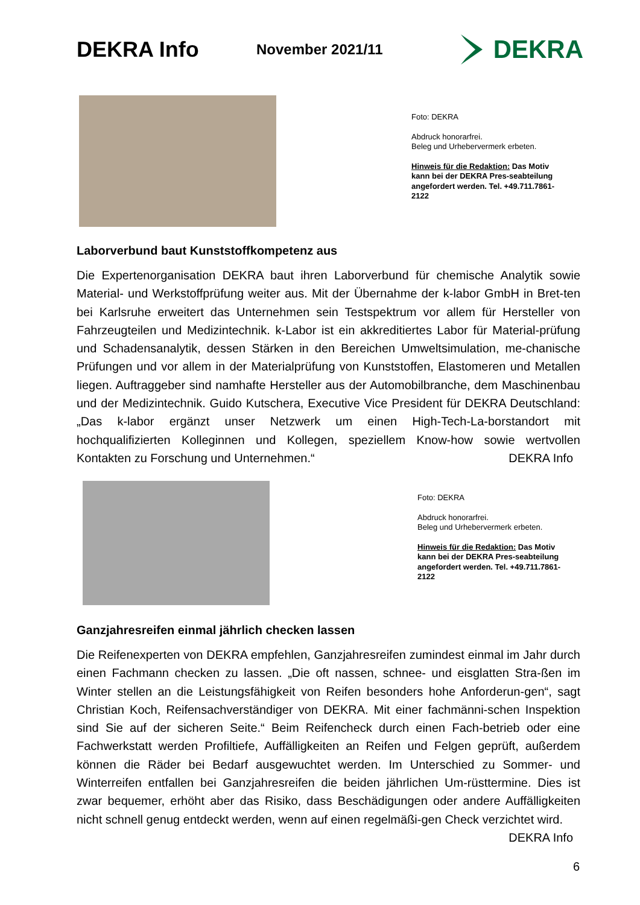DEKRA Info
November 2021/11
DEKRA
Foto: DEKRA
Abdruck honorarfrei.
Beleg und Urhebervermerk erbeten.
Hinweis für die Redaktion: Das Motiv kann bei der DEKRA Pres-seabteilung angefordert werden. Tel. +49.711.7861-2122
Laborverbund baut Kunststoffkompetenz aus
Die Expertenorganisation DEKRA baut ihren Laborverbund für chemische Analytik sowie Material- und Werkstoffprüfung weiter aus. Mit der Übernahme der k-labor GmbH in Bret-ten bei Karlsruhe erweitert das Unternehmen sein Testspektrum vor allem für Hersteller von Fahrzeugteilen und Medizintechnik. k-Labor ist ein akkreditiertes Labor für Material-prüfung und Schadensanalytik, dessen Stärken in den Bereichen Umweltsimulation, me-chanische Prüfungen und vor allem in der Materialprüfung von Kunststoffen, Elastomeren und Metallen liegen. Auftraggeber sind namhafte Hersteller aus der Automobilbranche, dem Maschinenbau und der Medizintechnik. Guido Kutschera, Executive Vice President für DEKRA Deutschland: „Das k-labor ergänzt unser Netzwerk um einen High-Tech-La-borstandort mit hochqualifizierten Kolleginnen und Kollegen, speziellem Know-how sowie wertvollen Kontakten zu Forschung und Unternehmen.“ DEKRA Info
Foto: DEKRA
Abdruck honorarfrei.
Beleg und Urhebervermerk erbeten.
Hinweis für die Redaktion: Das Motiv kann bei der DEKRA Pres-seabteilung angefordert werden. Tel. +49.711.7861-2122
Ganzjahresreifen einmal jährlich checken lassen
Die Reifenexperten von DEKRA empfehlen, Ganzjahresreifen zumindest einmal im Jahr durch einen Fachmann checken zu lassen. „Die oft nassen, schnee- und eisglatten Stra-ßen im Winter stellen an die Leistungsfähigkeit von Reifen besonders hohe Anforderun-gen“, sagt Christian Koch, Reifensachverständiger von DEKRA. Mit einer fachmänni-schen Inspektion sind Sie auf der sicheren Seite.“ Beim Reifencheck durch einen Fach-betrieb oder eine Fachwerkstatt werden Profiltiefe, Auffälligkeiten an Reifen und Felgen geprüft, außerdem können die Räder bei Bedarf ausgewuchtet werden. Im Unterschied zu Sommer- und Winterreifen entfallen bei Ganzjahresreifen die beiden jährlichen Um-rüsttermine. Dies ist zwar bequemer, erhöht aber das Risiko, dass Beschädigungen oder andere Auffälligkeiten nicht schnell genug entdeckt werden, wenn auf einen regelmäßi-gen Check verzichtet wird. DEKRA Info
6